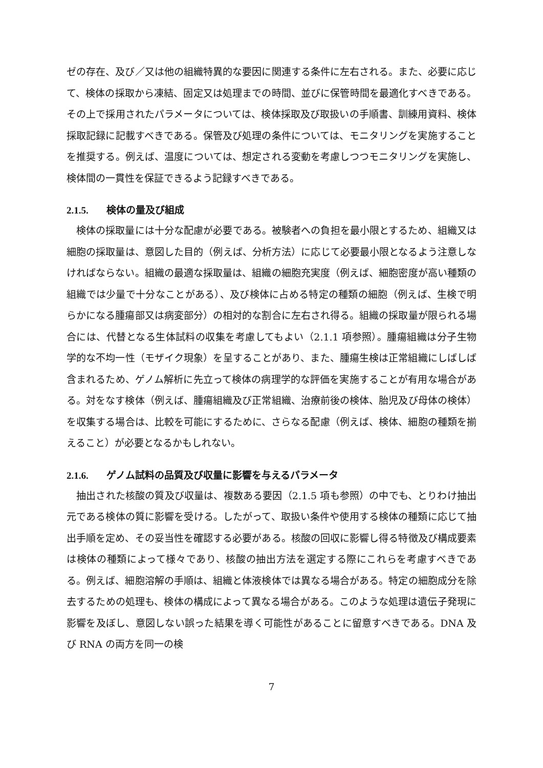ゼの存在、及び／又は他の組織特異的な要因に関連する条件に左右される。また、必要に応じて、検体の採取から凍結、固定又は処理までの時間、並びに保管時間を最適化すべきである。その上で採用されたパラメータについては、検体採取及び取扱いの手順書、訓練用資料、検体採取記録に記載すべきである。保管及び処理の条件については、モニタリングを実施することを推奨する。例えば、温度については、想定される変動を考慮しつつモニタリングを実施し、検体間の一貫性を保証できるよう記録すべきである。
2.1.5. 検体の量及び組成
検体の採取量には十分な配慮が必要である。被験者への負担を最小限とするため、組織又は細胞の採取量は、意図した目的（例えば、分析方法）に応じて必要最小限となるよう注意しなければならない。組織の最適な採取量は、組織の細胞充実度（例えば、細胞密度が高い種類の組織では少量で十分なことがある）、及び検体に占める特定の種類の細胞（例えば、生検で明らかになる腫瘍部又は病変部分）の相対的な割合に左右され得る。組織の採取量が限られる場合には、代替となる生体試料の収集を考慮してもよい（2.1.1 項参照）。腫瘍組織は分子生物学的な不均一性（モザイク現象）を呈することがあり、また、腫瘍生検は正常組織にしばしば含まれるため、ゲノム解析に先立って検体の病理学的な評価を実施することが有用な場合がある。対をなす検体（例えば、腫瘍組織及び正常組織、治療前後の検体、胎児及び母体の検体）を収集する場合は、比較を可能にするために、さらなる配慮（例えば、検体、細胞の種類を揃えること）が必要となるかもしれない。
2.1.6. ゲノム試料の品質及び収量に影響を与えるパラメータ
抽出された核酸の質及び収量は、複数ある要因（2.1.5 項も参照）の中でも、とりわけ抽出元である検体の質に影響を受ける。したがって、取扱い条件や使用する検体の種類に応じて抽出手順を定め、その妥当性を確認する必要がある。核酸の回収に影響し得る特徴及び構成要素は検体の種類によって様々であり、核酸の抽出方法を選定する際にこれらを考慮すべきである。例えば、細胞溶解の手順は、組織と体液検体では異なる場合がある。特定の細胞成分を除去するための処理も、検体の構成によって異なる場合がある。このような処理は遺伝子発現に影響を及ぼし、意図しない誤った結果を導く可能性があることに留意すべきである。DNA 及び RNA の両方を同一の検
7